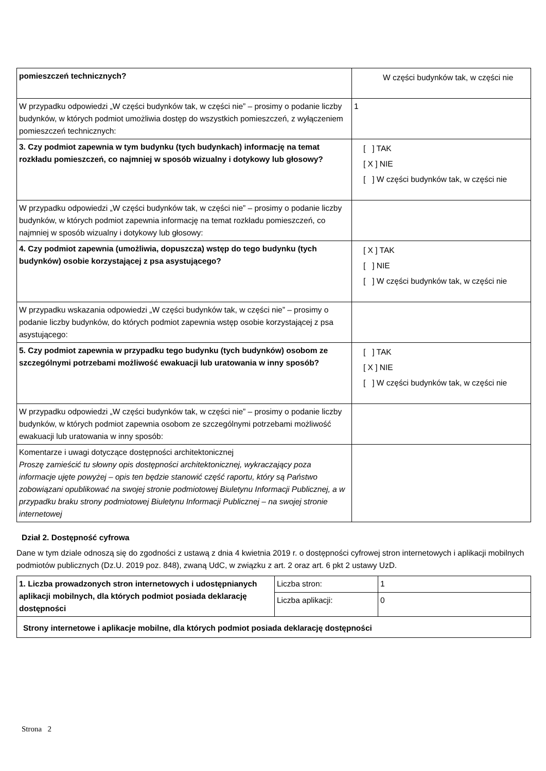| pomieszczeń technicznych? | W części budynków tak, w części nie |
| W przypadku odpowiedzi „W części budynków tak, w części nie” – prosimy o podanie liczby budynków, w których podmiot umożliwia dostęp do wszystkich pomieszczeń, z wyłączeniem pomieszczeń technicznych: | 1 |
| 3. Czy podmiot zapewnia w tym budynku (tych budynkach) informację na temat rozkładu pomieszczeń, co najmniej w sposób wizualny i dotykowy lub głosowy? | [ ] TAK [ X ] NIE [ ] W części budynków tak, w części nie |
| W przypadku odpowiedzi „W części budynków tak, w części nie” – prosimy o podanie liczby budynków, w których podmiot zapewnia informację na temat rozkładu pomieszczeń, co najmniej w sposób wizualny i dotykowy lub głosowy: | |
| 4. Czy podmiot zapewnia (umożliwia, dopuszcza) wstęp do tego budynku (tych budynków) osobie korzystającej z psa asystującego? | [ X ] TAK [ ] NIE [ ] W części budynków tak, w części nie |
| W przypadku wskazania odpowiedzi „W części budynków tak, w części nie” – prosimy o podanie liczby budynków, do których podmiot zapewnia wstęp osobie korzystającej z psa asystującego: | |
| 5. Czy podmiot zapewnia w przypadku tego budynku (tych budynków) osobom ze szczególnymi potrzebami możliwość ewakuacji lub uratowania w inny sposób? | [ ] TAK [ X ] NIE [ ] W części budynków tak, w części nie |
| W przypadku odpowiedzi „W części budynków tak, w części nie” – prosimy o podanie liczby budynków, w których podmiot zapewnia osobom ze szczególnymi potrzebami możliwość ewakuacji lub uratowania w inny sposób: | |
| Komentarze i uwagi dotyczące dostępności architektonicznej Proszę zamieścić tu słowny opis dostępności architektonicznej, wykraczający poza informacje ujęte powyżej – opis ten będzie stanowić część raportu, który są Państwo zobowiązani opublikować na swojej stronie podmiotowej Biuletynu Informacji Publicznej, a w przypadku braku strony podmiotowej Biuletynu Informacji Publicznej – na swojej stronie internetowej | |
Dział 2. Dostępność cyfrowa
Dane w tym dziale odnoszą się do zgodności z ustawą z dnia 4 kwietnia 2019 r. o dostępności cyfrowej stron internetowych i aplikacji mobilnych podmiotów publicznych (Dz.U. 2019 poz. 848), zwaną UdC, w związku z art. 2 oraz art. 6 pkt 2 ustawy UzD.
| 1. Liczba prowadzonych stron internetowych i udostępnianych aplikacji mobilnych, dla których podmiot posiada deklarację dostępności | Liczba stron: | 1 |
| | Liczba aplikacji: | 0 |
| Strony internetowe i aplikacje mobilne, dla których podmiot posiada deklarację dostępności | | |
Strona 2